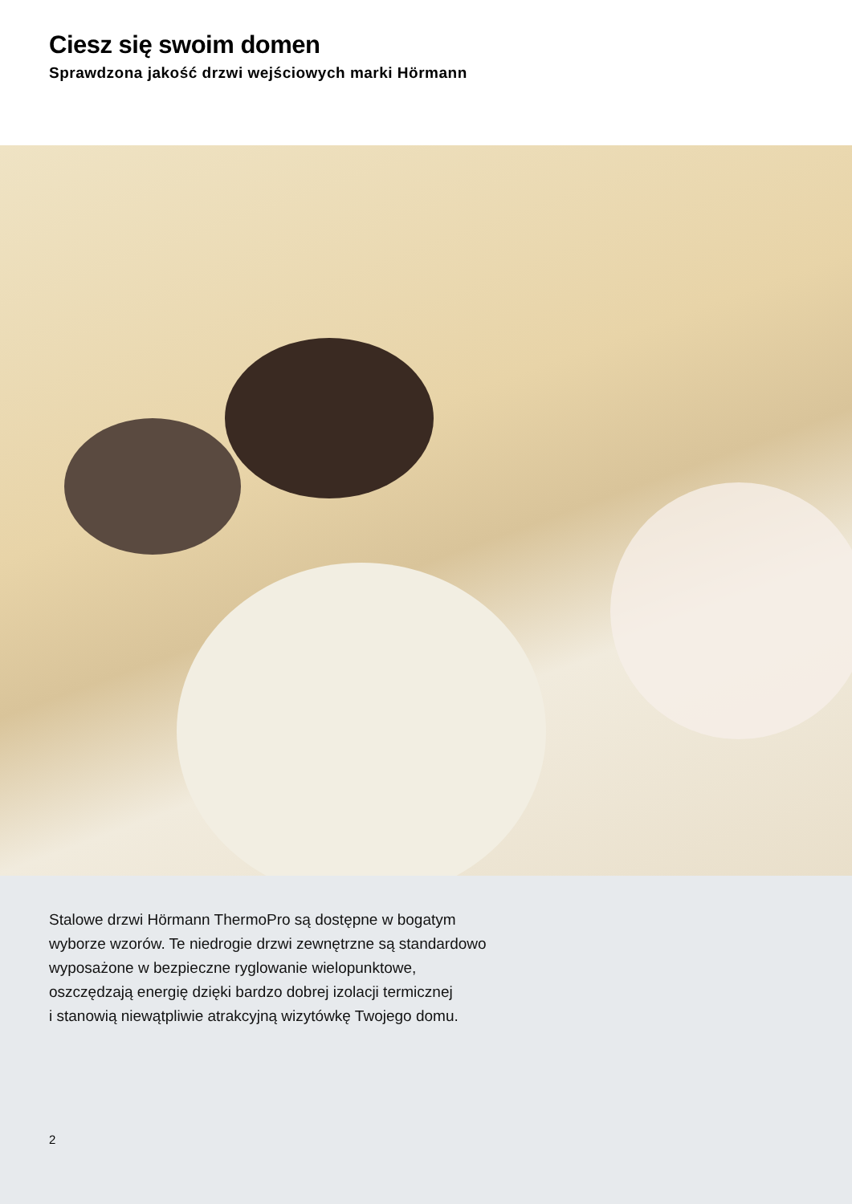Ciesz się swoim domen
Sprawdzona jakość drzwi wejściowych marki Hörmann
Stalowe drzwi Hörmann ThermoPro są dostępne w bogatym
wyborze wzorów. Te niedrogie drzwi zewnętrzne są standardowo
wyposażone w bezpieczne ryglowanie wielopunktowe,
oszczędzają energię dzięki bardzo dobrej izolacji termicznej
i stanowią niewątpliwie atrakcyjną wizytówkę Twojego domu.
2